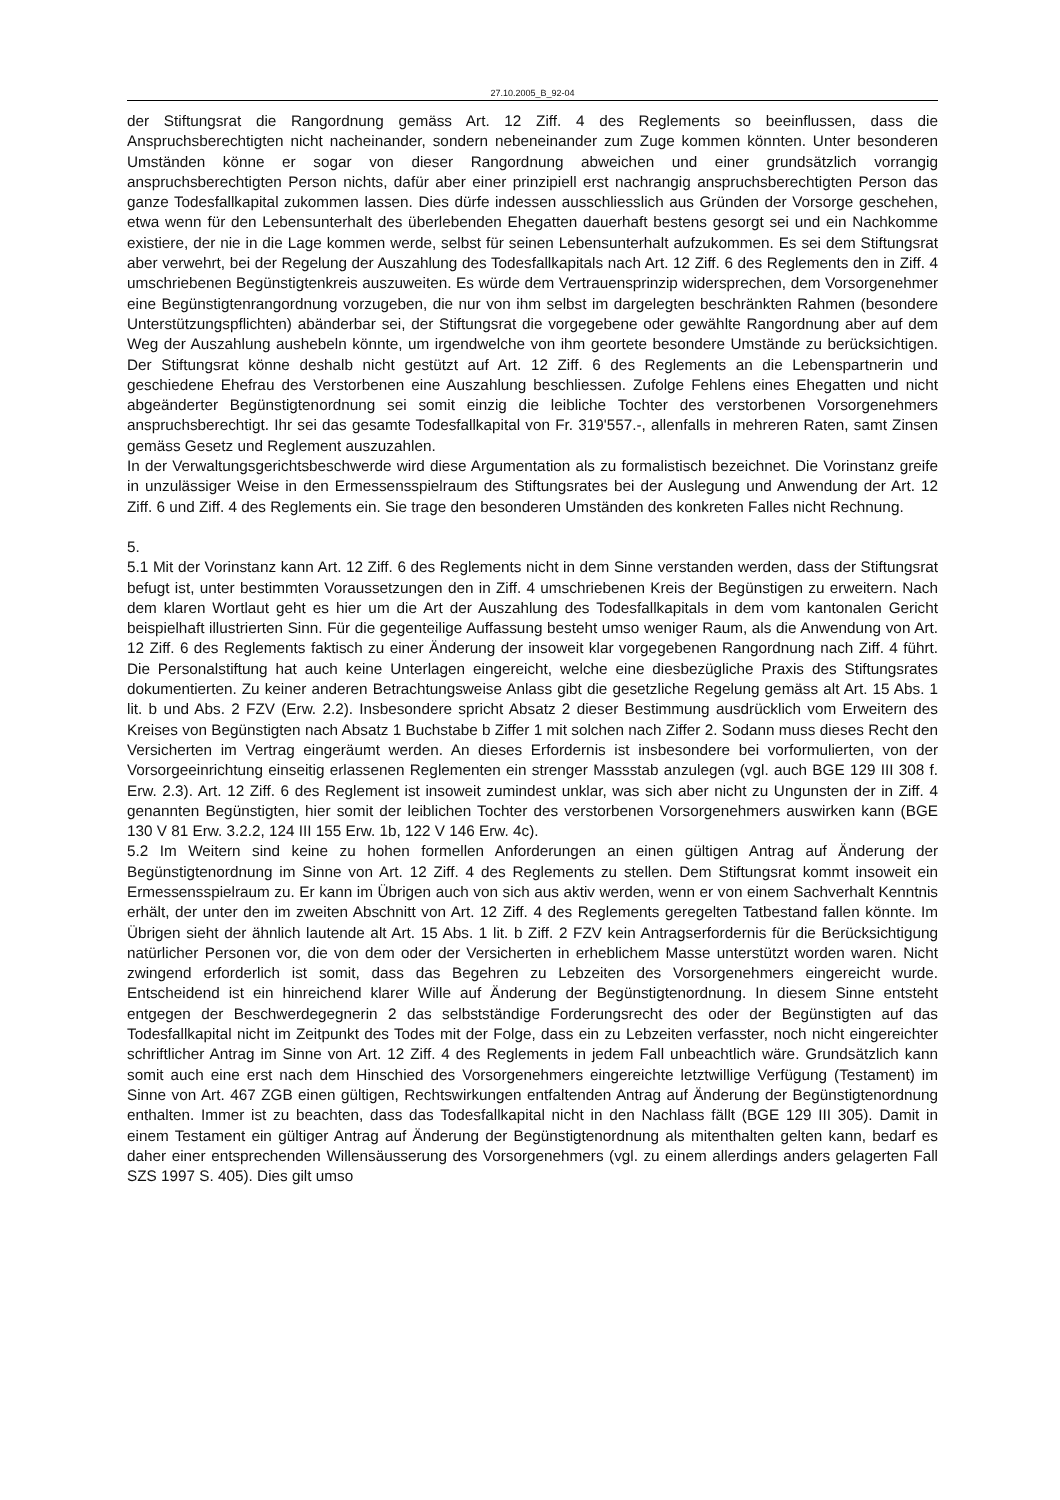27.10.2005_B_92-04
der Stiftungsrat die Rangordnung gemäss Art. 12 Ziff. 4 des Reglements so beeinflussen, dass die Anspruchsberechtigten nicht nacheinander, sondern nebeneinander zum Zuge kommen könnten. Unter besonderen Umständen könne er sogar von dieser Rangordnung abweichen und einer grundsätzlich vorrangig anspruchsberechtigten Person nichts, dafür aber einer prinzipiell erst nachrangig anspruchsberechtigten Person das ganze Todesfallkapital zukommen lassen. Dies dürfe indessen ausschliesslich aus Gründen der Vorsorge geschehen, etwa wenn für den Lebensunterhalt des überlebenden Ehegatten dauerhaft bestens gesorgt sei und ein Nachkomme existiere, der nie in die Lage kommen werde, selbst für seinen Lebensunterhalt aufzukommen. Es sei dem Stiftungsrat aber verwehrt, bei der Regelung der Auszahlung des Todesfallkapitals nach Art. 12 Ziff. 6 des Reglements den in Ziff. 4 umschriebenen Begünstigtenkreis auszuweiten. Es würde dem Vertrauensprinzip widersprechen, dem Vorsorgenehmer eine Begünstigtenrangordnung vorzugeben, die nur von ihm selbst im dargelegten beschränkten Rahmen (besondere Unterstützungspflichten) abänderbar sei, der Stiftungsrat die vorgegebene oder gewählte Rangordnung aber auf dem Weg der Auszahlung aushebeln könnte, um irgendwelche von ihm geortete besondere Umstände zu berücksichtigen. Der Stiftungsrat könne deshalb nicht gestützt auf Art. 12 Ziff. 6 des Reglements an die Lebenspartnerin und geschiedene Ehefrau des Verstorbenen eine Auszahlung beschliessen. Zufolge Fehlens eines Ehegatten und nicht abgeänderter Begünstigtenordnung sei somit einzig die leibliche Tochter des verstorbenen Vorsorgenehmers anspruchsberechtigt. Ihr sei das gesamte Todesfallkapital von Fr. 319'557.-, allenfalls in mehreren Raten, samt Zinsen gemäss Gesetz und Reglement auszuzahlen.
In der Verwaltungsgerichtsbeschwerde wird diese Argumentation als zu formalistisch bezeichnet. Die Vorinstanz greife in unzulässiger Weise in den Ermessensspielraum des Stiftungsrates bei der Auslegung und Anwendung der Art. 12 Ziff. 6 und Ziff. 4 des Reglements ein. Sie trage den besonderen Umständen des konkreten Falles nicht Rechnung.
5.
5.1 Mit der Vorinstanz kann Art. 12 Ziff. 6 des Reglements nicht in dem Sinne verstanden werden, dass der Stiftungsrat befugt ist, unter bestimmten Voraussetzungen den in Ziff. 4 umschriebenen Kreis der Begünstigen zu erweitern. Nach dem klaren Wortlaut geht es hier um die Art der Auszahlung des Todesfallkapitals in dem vom kantonalen Gericht beispielhaft illustrierten Sinn. Für die gegenteilige Auffassung besteht umso weniger Raum, als die Anwendung von Art. 12 Ziff. 6 des Reglements faktisch zu einer Änderung der insoweit klar vorgegebenen Rangordnung nach Ziff. 4 führt. Die Personalstiftung hat auch keine Unterlagen eingereicht, welche eine diesbezügliche Praxis des Stiftungsrates dokumentierten. Zu keiner anderen Betrachtungsweise Anlass gibt die gesetzliche Regelung gemäss alt Art. 15 Abs. 1 lit. b und Abs. 2 FZV (Erw. 2.2). Insbesondere spricht Absatz 2 dieser Bestimmung ausdrücklich vom Erweitern des Kreises von Begünstigten nach Absatz 1 Buchstabe b Ziffer 1 mit solchen nach Ziffer 2. Sodann muss dieses Recht den Versicherten im Vertrag eingeräumt werden. An dieses Erfordernis ist insbesondere bei vorformulierten, von der Vorsorgeeinrichtung einseitig erlassenen Reglementen ein strenger Massstab anzulegen (vgl. auch BGE 129 III 308 f. Erw. 2.3). Art. 12 Ziff. 6 des Reglement ist insoweit zumindest unklar, was sich aber nicht zu Ungunsten der in Ziff. 4 genannten Begünstigten, hier somit der leiblichen Tochter des verstorbenen Vorsorgenehmers auswirken kann (BGE 130 V 81 Erw. 3.2.2, 124 III 155 Erw. 1b, 122 V 146 Erw. 4c).
5.2 Im Weitern sind keine zu hohen formellen Anforderungen an einen gültigen Antrag auf Änderung der Begünstigtenordnung im Sinne von Art. 12 Ziff. 4 des Reglements zu stellen. Dem Stiftungsrat kommt insoweit ein Ermessensspielraum zu. Er kann im Übrigen auch von sich aus aktiv werden, wenn er von einem Sachverhalt Kenntnis erhält, der unter den im zweiten Abschnitt von Art. 12 Ziff. 4 des Reglements geregelten Tatbestand fallen könnte. Im Übrigen sieht der ähnlich lautende alt Art. 15 Abs. 1 lit. b Ziff. 2 FZV kein Antragserfordernis für die Berücksichtigung natürlicher Personen vor, die von dem oder der Versicherten in erheblichem Masse unterstützt worden waren. Nicht zwingend erforderlich ist somit, dass das Begehren zu Lebzeiten des Vorsorgenehmers eingereicht wurde. Entscheidend ist ein hinreichend klarer Wille auf Änderung der Begünstigtenordnung. In diesem Sinne entsteht entgegen der Beschwerdegegnerin 2 das selbstständige Forderungsrecht des oder der Begünstigten auf das Todesfallkapital nicht im Zeitpunkt des Todes mit der Folge, dass ein zu Lebzeiten verfasster, noch nicht eingereichter schriftlicher Antrag im Sinne von Art. 12 Ziff. 4 des Reglements in jedem Fall unbeachtlich wäre. Grundsätzlich kann somit auch eine erst nach dem Hinschied des Vorsorgenehmers eingereichte letztwillige Verfügung (Testament) im Sinne von Art. 467 ZGB einen gültigen, Rechtswirkungen entfaltenden Antrag auf Änderung der Begünstigtenordnung enthalten. Immer ist zu beachten, dass das Todesfallkapital nicht in den Nachlass fällt (BGE 129 III 305). Damit in einem Testament ein gültiger Antrag auf Änderung der Begünstigtenordnung als mitenthalten gelten kann, bedarf es daher einer entsprechenden Willensäusserung des Vorsorgenehmers (vgl. zu einem allerdings anders gelagerten Fall SZS 1997 S. 405). Dies gilt umso